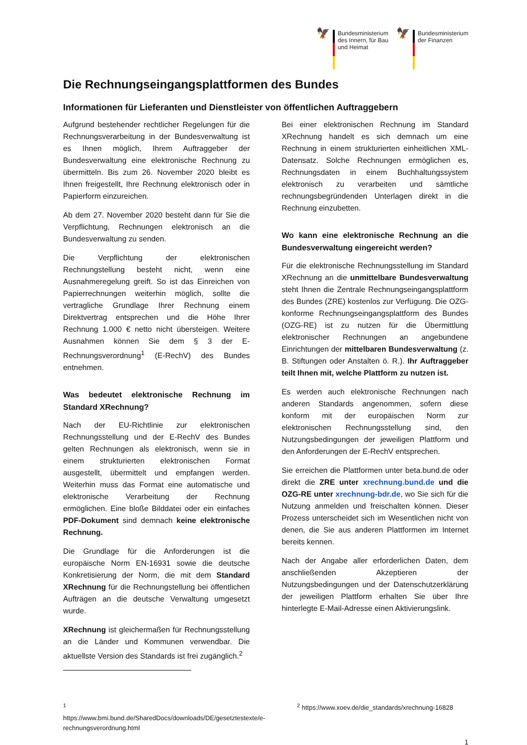🦅
Bundesministerium
des Innern, für Bau
und Heimat
🦅
Bundesministerium
der Finanzen
Die Rechnungseingangsplattformen des Bundes
Informationen für Lieferanten und Dienstleister von öffentlichen Auftraggebern
Aufgrund bestehender rechtlicher Regelungen für die Rechnungsverarbeitung in der Bundesverwaltung ist es Ihnen möglich, Ihrem Auftraggeber der Bundesverwaltung eine elektronische Rechnung zu übermitteln. Bis zum 26. November 2020 bleibt es Ihnen freigestellt, Ihre Rechnung elektronisch oder in Papierform einzureichen.
Ab dem 27. November 2020 besteht dann für Sie die Verpflichtung, Rechnungen elektronisch an die Bundesverwaltung zu senden.
Die Verpflichtung der elektronischen Rechnungstellung besteht nicht, wenn eine Ausnahmeregelung greift. So ist das Einreichen von Papierrechnungen weiterhin möglich, sollte die vertragliche Grundlage Ihrer Rechnung einem Direktvertrag entsprechen und die Höhe Ihrer Rechnung 1.000 € netto nicht übersteigen. Weitere Ausnahmen können Sie dem § 3 der E-Rechnungsverordnung<sup>1</sup> (E-RechV) des Bundes entnehmen.
Was bedeutet elektronische Rechnung im Standard XRechnung?
Nach der EU-Richtlinie zur elektronischen Rechnungsstellung und der E-RechV des Bundes gelten Rechnungen als elektronisch, wenn sie in einem strukturierten elektronischen Format ausgestellt, übermittelt und empfangen werden. Weiterhin muss das Format eine automatische und elektronische Verarbeitung der Rechnung ermöglichen. Eine bloße Bilddatei oder ein einfaches PDF-Dokument sind demnach keine elektronische Rechnung.
Die Grundlage für die Anforderungen ist die europäische Norm EN-16931 sowie die deutsche Konkretisierung der Norm, die mit dem Standard XRechnung für die Rechnungstellung bei öffentlichen Aufträgen an die deutsche Verwaltung umgesetzt wurde.
XRechnung ist gleichermaßen für Rechnungsstellung an die Länder und Kommunen verwendbar. Die aktuellste Version des Standards ist frei zugänglich.<sup>2</sup>
Bei einer elektronischen Rechnung im Standard XRechnung handelt es sich demnach um eine Rechnung in einem strukturierten einheitlichen XML-Datensatz. Solche Rechnungen ermöglichen es, Rechnungsdaten in einem Buchhaltungssystem elektronisch zu verarbeiten und sämtliche rechnungsbegründenden Unterlagen direkt in die Rechnung einzubetten.
Wo kann eine elektronische Rechnung an die Bundesverwaltung eingereicht werden?
Für die elektronische Rechnungsstellung im Standard XRechnung an die unmittelbare Bundesverwaltung steht Ihnen die Zentrale Rechnungseingangsplattform des Bundes (ZRE) kostenlos zur Verfügung. Die OZG-konforme Rechnungseingangsplattform des Bundes (OZG-RE) ist zu nutzen für die Übermittlung elektronischer Rechnungen an angebundene Einrichtungen der mittelbaren Bundesverwaltung (z. B. Stiftungen oder Anstalten ö. R.). Ihr Auftraggeber teilt Ihnen mit, welche Plattform zu nutzen ist.
Es werden auch elektronische Rechnungen nach anderen Standards angenommen, sofern diese konform mit der europäischen Norm zur elektronischen Rechnungsstellung sind, den Nutzungsbedingungen der jeweiligen Plattform und den Anforderungen der E-RechV entsprechen.
Sie erreichen die Plattformen unter beta.bund.de oder direkt die ZRE unter xrechnung.bund.de und die OZG-RE unter xrechnung-bdr.de, wo Sie sich für die Nutzung anmelden und freischalten können. Dieser Prozess unterscheidet sich im Wesentlichen nicht von denen, die Sie aus anderen Plattformen im Internet bereits kennen.
Nach der Angabe aller erforderlichen Daten, dem anschließenden Akzeptieren der Nutzungsbedingungen und der Datenschutzerklärung der jeweiligen Plattform erhalten Sie über Ihre hinterlegte E-Mail-Adresse einen Aktivierungslink.
<sup>1</sup> https://www.bmi.bund.de/SharedDocs/downloads/DE/gesetztestexte/e-rechnungsverordnung.html
<sup>2</sup> https://www.xoev.de/die_standards/xrechnung-16828
1